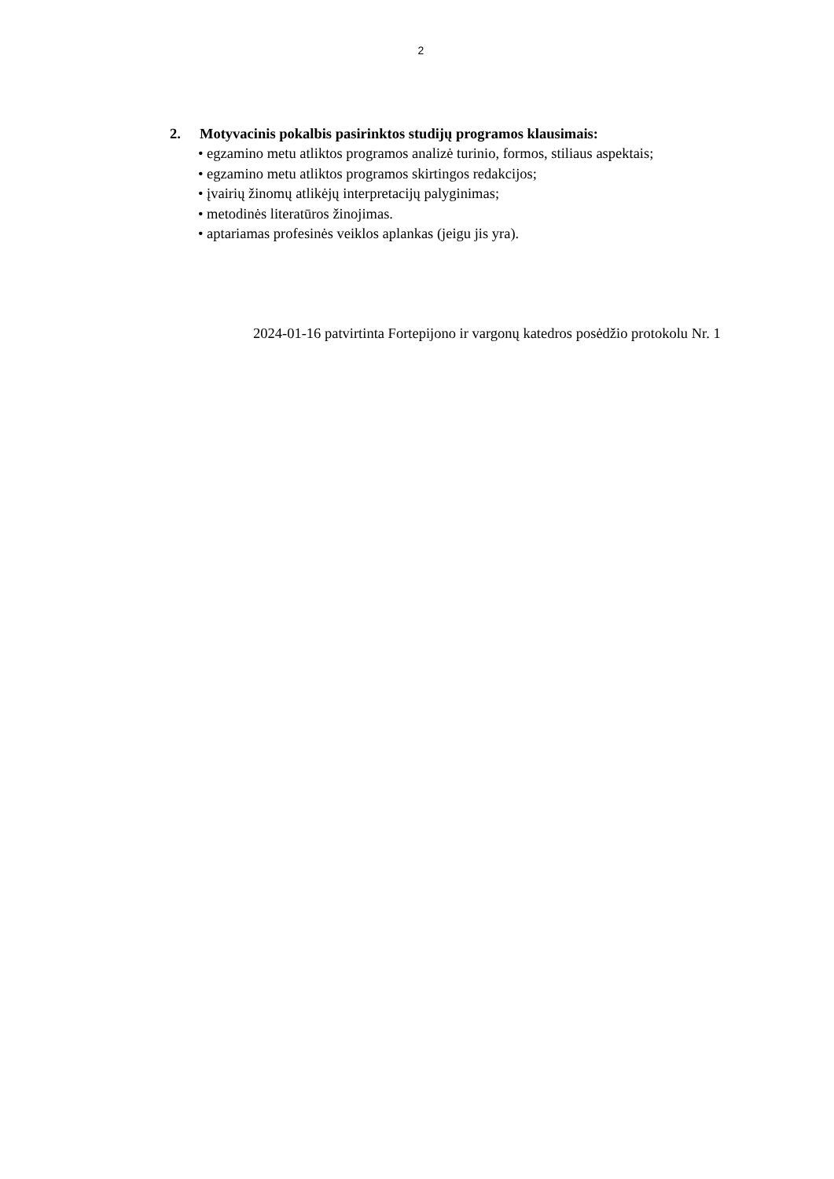2
2. Motyvacinis pokalbis pasirinktos studijų programos klausimais:
• egzamino metu atliktos programos analizė turinio, formos, stiliaus aspektais;
• egzamino metu atliktos programos skirtingos redakcijos;
• įvairių žinomų atlikėjų interpretacijų palyginimas;
• metodinės literatūros žinojimas.
• aptariamas profesinės veiklos aplankas (jeigu jis yra).
2024-01-16 patvirtinta Fortepijono ir vargonų katedros posėdžio protokolu Nr. 1